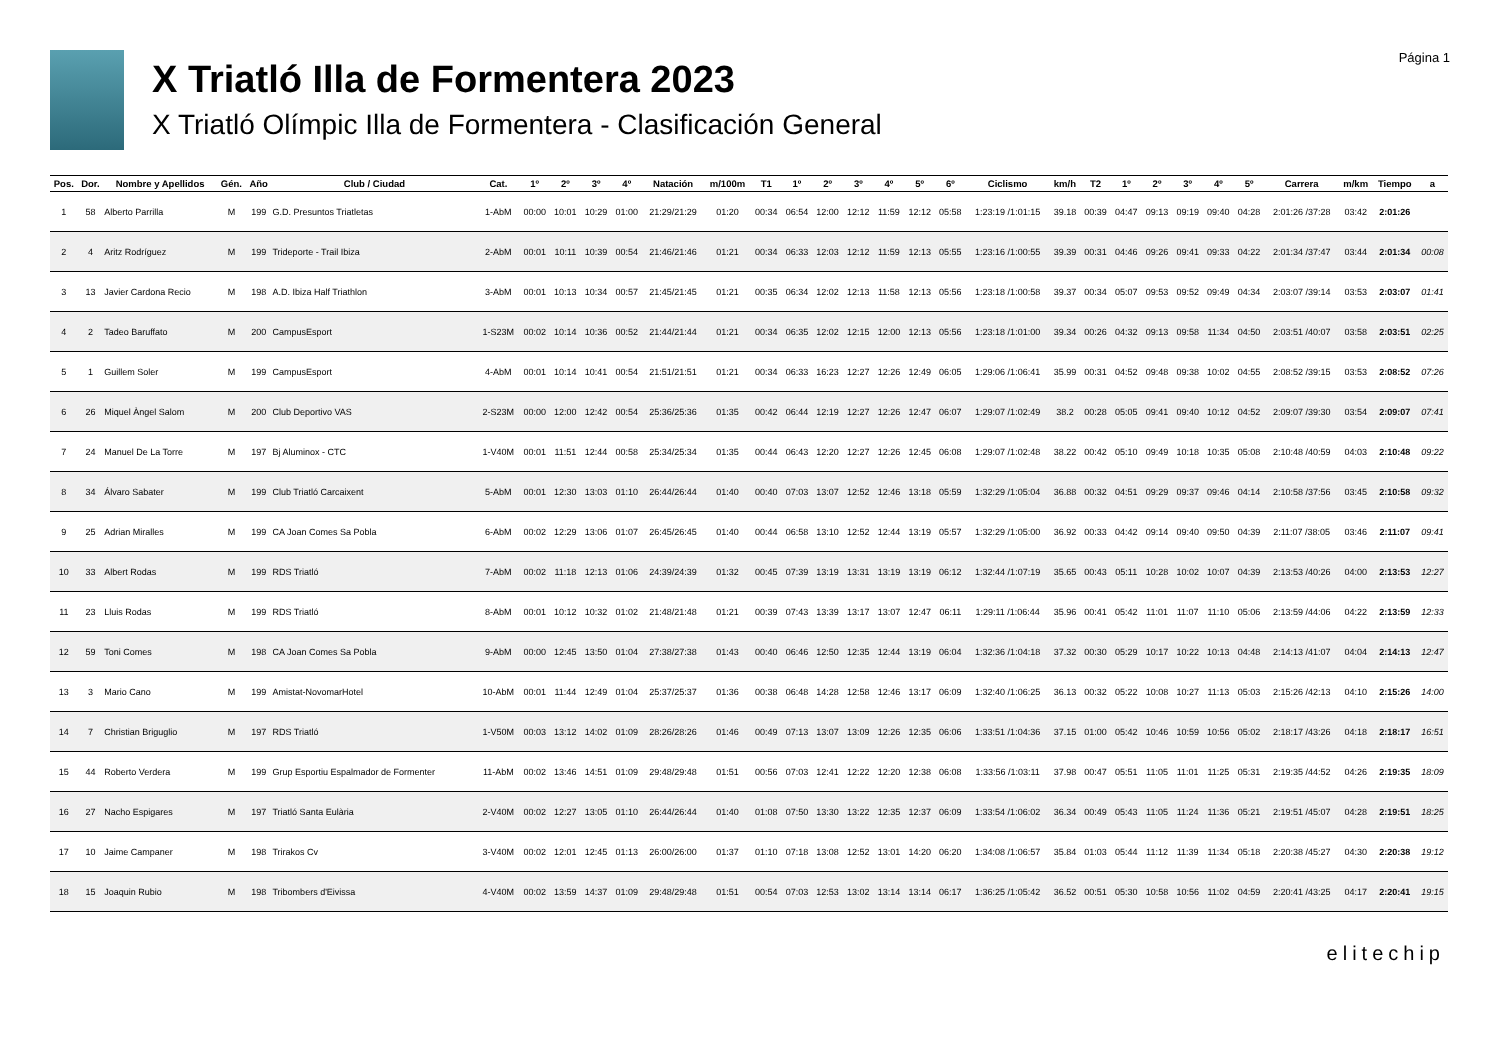X Triatló Illa de Formentera 2023
X Triatló Olímpic Illa de Formentera - Clasificación General
Página 1
| Pos. | Dor. | Nombre y Apellidos | Gén. | Año | Club / Ciudad | Cat. | 1º | 2º | 3º | 4º | Natación | m/100m | T1 | 1º | 2º | 3º | 4º | 5º | 6º | Ciclismo | km/h | T2 | 1º | 2º | 3º | 4º | 5º | Carrera | m/km | Tiempo | a |
| --- | --- | --- | --- | --- | --- | --- | --- | --- | --- | --- | --- | --- | --- | --- | --- | --- | --- | --- | --- | --- | --- | --- | --- | --- | --- | --- | --- | --- | --- | --- | --- |
| 1 | 58 | Alberto Parrilla | M | 199 | G.D. Presuntos Triatletas | 1-AbM | 00:00 | 10:01 | 10:29 | 01:00 | 21:29/21:29 | 01:20 | 00:34 | 06:54 | 12:00 | 12:12 | 11:59 | 12:12 | 05:58 | 1:23:19 /1:01:15 | 39.18 | 00:39 | 04:47 | 09:13 | 09:19 | 09:40 | 04:28 | 2:01:26 /37:28 | 03:42 | 2:01:26 | |
| 2 | 4 | Aritz Rodríguez | M | 199 | Trideporte - Trail Ibiza | 2-AbM | 00:01 | 10:11 | 10:39 | 00:54 | 21:46/21:46 | 01:21 | 00:34 | 06:33 | 12:03 | 12:12 | 11:59 | 12:13 | 05:55 | 1:23:16 /1:00:55 | 39.39 | 00:31 | 04:46 | 09:26 | 09:41 | 09:33 | 04:22 | 2:01:34 /37:47 | 03:44 | 2:01:34 | 00:08 |
| 3 | 13 | Javier Cardona Recio | M | 198 | A.D. Ibiza Half Triathlon | 3-AbM | 00:01 | 10:13 | 10:34 | 00:57 | 21:45/21:45 | 01:21 | 00:35 | 06:34 | 12:02 | 12:13 | 11:58 | 12:13 | 05:56 | 1:23:18 /1:00:58 | 39.37 | 00:34 | 05:07 | 09:53 | 09:52 | 09:49 | 04:34 | 2:03:07 /39:14 | 03:53 | 2:03:07 | 01:41 |
| 4 | 2 | Tadeo Baruffato | M | 200 | CampusEsport | 1-S23M | 00:02 | 10:14 | 10:36 | 00:52 | 21:44/21:44 | 01:21 | 00:34 | 06:35 | 12:02 | 12:15 | 12:00 | 12:13 | 05:56 | 1:23:18 /1:01:00 | 39.34 | 00:26 | 04:32 | 09:13 | 09:58 | 11:34 | 04:50 | 2:03:51 /40:07 | 03:58 | 2:03:51 | 02:25 |
| 5 | 1 | Guillem Soler | M | 199 | CampusEsport | 4-AbM | 00:01 | 10:14 | 10:41 | 00:54 | 21:51/21:51 | 01:21 | 00:34 | 06:33 | 16:23 | 12:27 | 12:26 | 12:49 | 06:05 | 1:29:06 /1:06:41 | 35.99 | 00:31 | 04:52 | 09:48 | 09:38 | 10:02 | 04:55 | 2:08:52 /39:15 | 03:53 | 2:08:52 | 07:26 |
| 6 | 26 | Miquel Àngel Salom | M | 200 | Club Deportivo VAS | 2-S23M | 00:00 | 12:00 | 12:42 | 00:54 | 25:36/25:36 | 01:35 | 00:42 | 06:44 | 12:19 | 12:27 | 12:26 | 12:47 | 06:07 | 1:29:07 /1:02:49 | 38.2 | 00:28 | 05:05 | 09:41 | 09:40 | 10:12 | 04:52 | 2:09:07 /39:30 | 03:54 | 2:09:07 | 07:41 |
| 7 | 24 | Manuel De La Torre | M | 197 | Bj Aluminox - CTC | 1-V40M | 00:01 | 11:51 | 12:44 | 00:58 | 25:34/25:34 | 01:35 | 00:44 | 06:43 | 12:20 | 12:27 | 12:26 | 12:45 | 06:08 | 1:29:07 /1:02:48 | 38.22 | 00:42 | 05:10 | 09:49 | 10:18 | 10:35 | 05:08 | 2:10:48 /40:59 | 04:03 | 2:10:48 | 09:22 |
| 8 | 34 | Álvaro Sabater | M | 199 | Club Triatló Carcaixent | 5-AbM | 00:01 | 12:30 | 13:03 | 01:10 | 26:44/26:44 | 01:40 | 00:40 | 07:03 | 13:07 | 12:52 | 12:46 | 13:18 | 05:59 | 1:32:29 /1:05:04 | 36.88 | 00:32 | 04:51 | 09:29 | 09:37 | 09:46 | 04:14 | 2:10:58 /37:56 | 03:45 | 2:10:58 | 09:32 |
| 9 | 25 | Adrian Miralles | M | 199 | CA Joan Comes Sa Pobla | 6-AbM | 00:02 | 12:29 | 13:06 | 01:07 | 26:45/26:45 | 01:40 | 00:44 | 06:58 | 13:10 | 12:52 | 12:44 | 13:19 | 05:57 | 1:32:29 /1:05:00 | 36.92 | 00:33 | 04:42 | 09:14 | 09:40 | 09:50 | 04:39 | 2:11:07 /38:05 | 03:46 | 2:11:07 | 09:41 |
| 10 | 33 | Albert Rodas | M | 199 | RDS Triatló | 7-AbM | 00:02 | 11:18 | 12:13 | 01:06 | 24:39/24:39 | 01:32 | 00:45 | 07:39 | 13:19 | 13:31 | 13:19 | 13:19 | 06:12 | 1:32:44 /1:07:19 | 35.65 | 00:43 | 05:11 | 10:28 | 10:02 | 10:07 | 04:39 | 2:13:53 /40:26 | 04:00 | 2:13:53 | 12:27 |
| 11 | 23 | Lluis Rodas | M | 199 | RDS Triatló | 8-AbM | 00:01 | 10:12 | 10:32 | 01:02 | 21:48/21:48 | 01:21 | 00:39 | 07:43 | 13:39 | 13:17 | 13:07 | 12:47 | 06:11 | 1:29:11 /1:06:44 | 35.96 | 00:41 | 05:42 | 11:01 | 11:07 | 11:10 | 05:06 | 2:13:59 /44:06 | 04:22 | 2:13:59 | 12:33 |
| 12 | 59 | Toni Comes | M | 198 | CA Joan Comes Sa Pobla | 9-AbM | 00:00 | 12:45 | 13:50 | 01:04 | 27:38/27:38 | 01:43 | 00:40 | 06:46 | 12:50 | 12:35 | 12:44 | 13:19 | 06:04 | 1:32:36 /1:04:18 | 37.32 | 00:30 | 05:29 | 10:17 | 10:22 | 10:13 | 04:48 | 2:14:13 /41:07 | 04:04 | 2:14:13 | 12:47 |
| 13 | 3 | Mario Cano | M | 199 | Amistat-NovomarHotel | 10-AbM | 00:01 | 11:44 | 12:49 | 01:04 | 25:37/25:37 | 01:36 | 00:38 | 06:48 | 14:28 | 12:58 | 12:46 | 13:17 | 06:09 | 1:32:40 /1:06:25 | 36.13 | 00:32 | 05:22 | 10:08 | 10:27 | 11:13 | 05:03 | 2:15:26 /42:13 | 04:10 | 2:15:26 | 14:00 |
| 14 | 7 | Christian Briguglio | M | 197 | RDS Triatló | 1-V50M | 00:03 | 13:12 | 14:02 | 01:09 | 28:26/28:26 | 01:46 | 00:49 | 07:13 | 13:07 | 13:09 | 12:26 | 12:35 | 06:06 | 1:33:51 /1:04:36 | 37.15 | 01:00 | 05:42 | 10:46 | 10:59 | 10:56 | 05:02 | 2:18:17 /43:26 | 04:18 | 2:18:17 | 16:51 |
| 15 | 44 | Roberto Verdera | M | 199 | Grup Esportiu Espalmador de Formenter | 11-AbM | 00:02 | 13:46 | 14:51 | 01:09 | 29:48/29:48 | 01:51 | 00:56 | 07:03 | 12:41 | 12:22 | 12:20 | 12:38 | 06:08 | 1:33:56 /1:03:11 | 37.98 | 00:47 | 05:51 | 11:05 | 11:01 | 11:25 | 05:31 | 2:19:35 /44:52 | 04:26 | 2:19:35 | 18:09 |
| 16 | 27 | Nacho Espigares | M | 197 | Triatló Santa Eulària | 2-V40M | 00:02 | 12:27 | 13:05 | 01:10 | 26:44/26:44 | 01:40 | 01:08 | 07:50 | 13:30 | 13:22 | 12:35 | 12:37 | 06:09 | 1:33:54 /1:06:02 | 36.34 | 00:49 | 05:43 | 11:05 | 11:24 | 11:36 | 05:21 | 2:19:51 /45:07 | 04:28 | 2:19:51 | 18:25 |
| 17 | 10 | Jaime Campaner | M | 198 | Trirakos Cv | 3-V40M | 00:02 | 12:01 | 12:45 | 01:13 | 26:00/26:00 | 01:37 | 01:10 | 07:18 | 13:08 | 12:52 | 13:01 | 14:20 | 06:20 | 1:34:08 /1:06:57 | 35.84 | 01:03 | 05:44 | 11:12 | 11:39 | 11:34 | 05:18 | 2:20:38 /45:27 | 04:30 | 2:20:38 | 19:12 |
| 18 | 15 | Joaquin Rubio | M | 198 | Tribombers d'Eivissa | 4-V40M | 00:02 | 13:59 | 14:37 | 01:09 | 29:48/29:48 | 01:51 | 00:54 | 07:03 | 12:53 | 13:02 | 13:14 | 13:14 | 06:17 | 1:36:25 /1:05:42 | 36.52 | 00:51 | 05:30 | 10:58 | 10:56 | 11:02 | 04:59 | 2:20:41 /43:25 | 04:17 | 2:20:41 | 19:15 |
elitechip